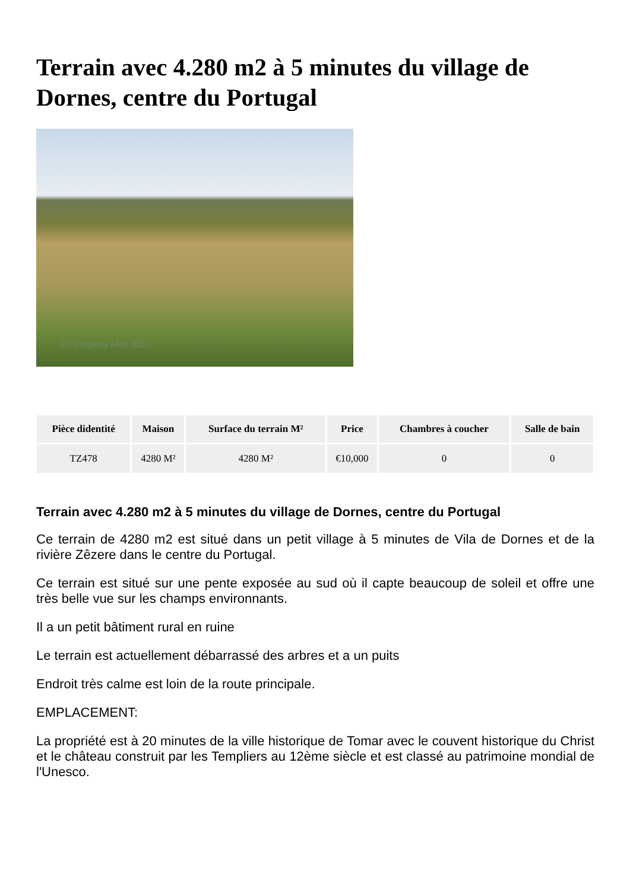Terrain avec 4.280 m2 à 5 minutes du village de Dornes, centre du Portugal
P.P.Property AMI: 8051
| Pièce didentité | Maison | Surface du terrain M² | Price | Chambres à coucher | Salle de bain |
| --- | --- | --- | --- | --- | --- |
| TZ478 | 4280 M² | 4280 M² | €10,000 | 0 | 0 |
Terrain avec 4.280 m2 à 5 minutes du village de Dornes, centre du Portugal
Ce terrain de 4280 m2 est situé dans un petit village à 5 minutes de Vila de Dornes et de la rivière Zêzere dans le centre du Portugal.
Ce terrain est situé sur une pente exposée au sud où il capte beaucoup de soleil et offre une très belle vue sur les champs environnants.
Il a un petit bâtiment rural en ruine
Le terrain est actuellement débarrassé des arbres et a un puits
Endroit très calme est loin de la route principale.
EMPLACEMENT:
La propriété est à 20 minutes de la ville historique de Tomar avec le couvent historique du Christ et le château construit par les Templiers au 12ème siècle et est classé au patrimoine mondial de l'Unesco.